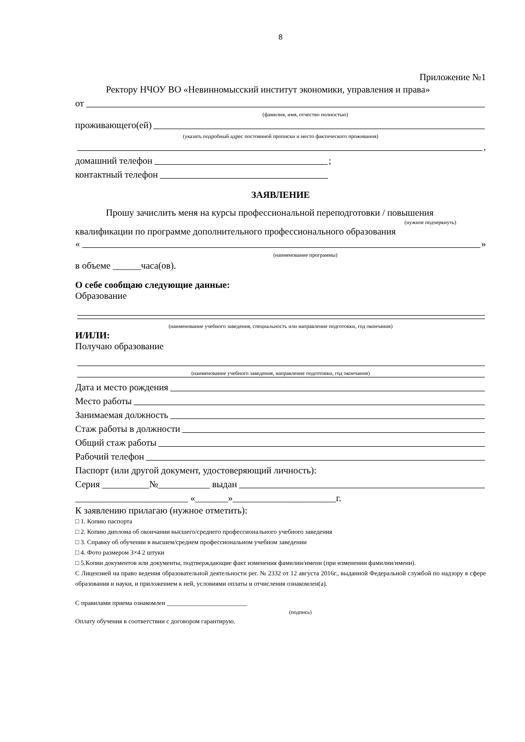8
Приложение №1
Ректору НЧОУ ВО «Невинномысский институт экономики, управления и права»
от
(фамилия, имя, отчество полностью)
проживающего(ей)
(указать подробный адрес постоянной прописки и место фактического проживания)
,
домашний телефон ;
контактный телефон
ЗАЯВЛЕНИЕ
Прошу зачислить меня на курсы профессиональной переподготовки / повышения
(нужное подчеркнуть)
квалификации по программе дополнительного профессионального образования
« »
(наименование программы)
в объеме ______часа(ов).
О себе сообщаю следующие данные:
Образование
(наименование учебного заведения, специальность или направление подготовки, год окончания)
И/ИЛИ:
Получаю образование
(наименование учебного заведения, направление подготовки, год окончания)
Дата и место рождения
Место работы
Занимаемая должность
Стаж работы в должности
Общий стаж работы
Рабочий телефон
Паспорт (или другой документ, удостоверяющий личность):
Серия __________№___________ выдан
________________________ «_______»______________________г.
К заявлению прилагаю (нужное отметить):
□ 1. Копию паспорта
□ 2. Копию диплома об окончании высшего/среднего профессионального учебного заведения
□ 3. Справку об обучении в высшем/среднем профессиональном учебном заведении
□ 4. Фото размером 3×4 2 штуки
□ 5.Копии документов или документы, подтверждающие факт изменения фамилии/имени (при изменении фамилии/имени).
С Лицензией на право ведения образовательной деятельности рег. № 2332 от 12 августа 2016г., выданной Федеральной службой по надзору в сфере образования и науки, и приложением к ней, условиями оплаты и отчисления ознакомлен(а).
С правилами приема ознакомлен _________________________
(подпись)
Оплату обучения в соответствии с договором гарантирую.